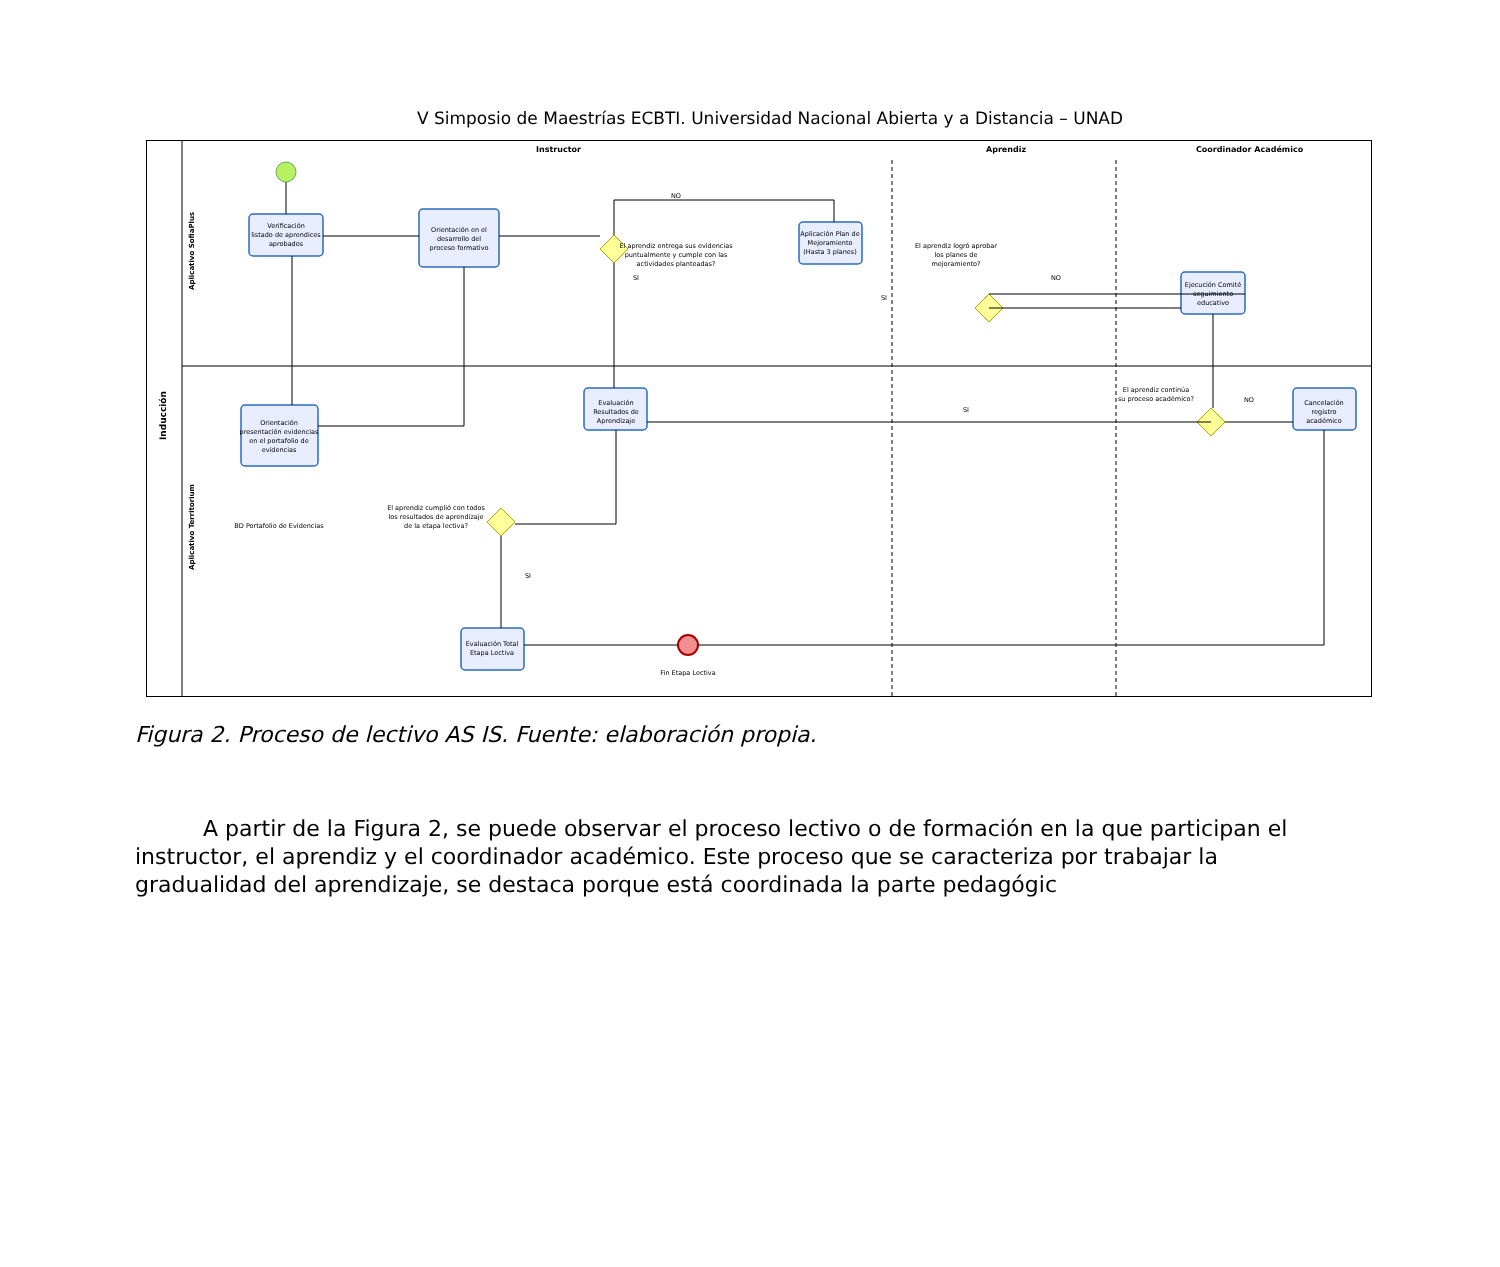V Simposio de Maestrías ECBTI. Universidad Nacional Abierta y a Distancia – UNAD
Instructor
Aprendiz
Coordinador Académico
Inducción
Aplicativo SofiaPlus
Aplicativo Territorium
Verificación
listado de aprendices
aprobados
Orientación en el
desarrollo del
proceso formativo
Aplicación Plan de
Mejoramiento
(Hasta 3 planes)
Ejecución Comité
seguimiento
educativo
Orientación
presentación evidencias
en el portafolio de
evidencias
Evaluación
Resultados de
Aprendizaje
Cancelación
registro
académico
Evaluación Total
Etapa Lectiva
El aprendiz entrega sus evidencias
puntualmente y cumple con las
actividades planteadas?
El aprendiz logró aprobar
los planes de
mejoramiento?
El aprendiz continúa
su proceso académico?
El aprendiz cumplió con todos
los resultados de aprendizaje
de la etapa lectiva?
BD Portafolio de Evidencias
Fin Etapa Lectiva
NO
SI
SI
NO
SI
NO
SI
Figura 2. Proceso de lectivo AS IS. Fuente: elaboración propia.
A partir de la Figura 2, se puede observar el proceso lectivo o de formación en la que participan el instructor, el aprendiz y el coordinador académico. Este proceso que se caracteriza por trabajar la gradualidad del aprendizaje, se destaca porque está coordinada la parte pedagógic